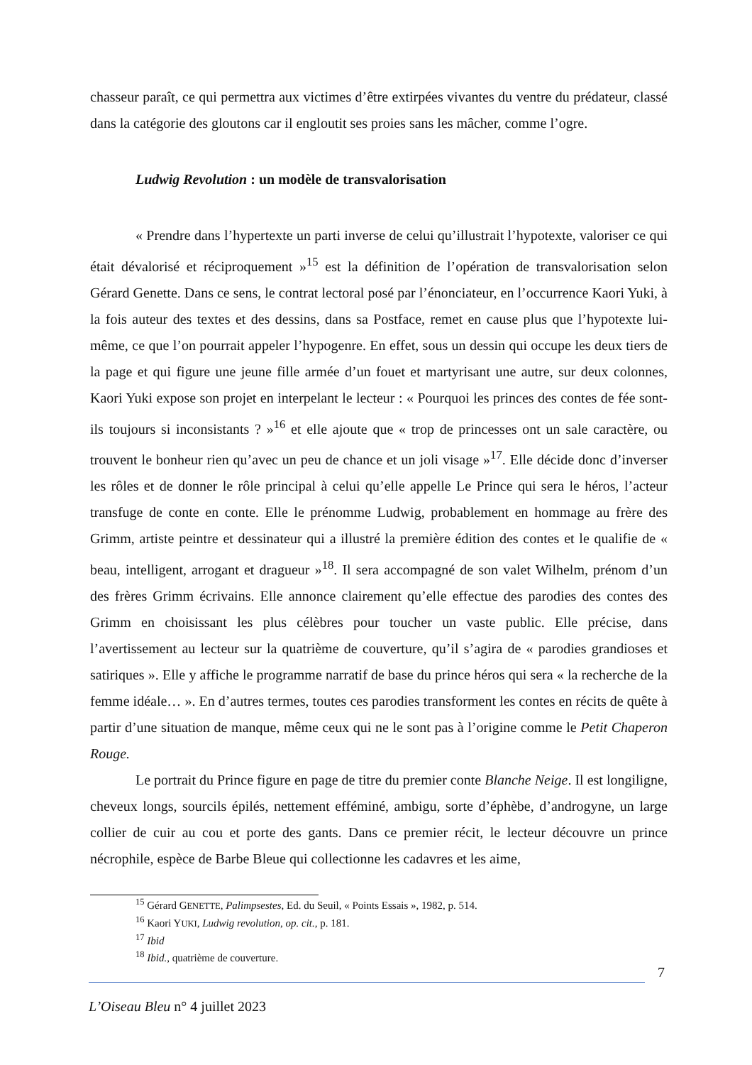chasseur paraît, ce qui permettra aux victimes d’être extirpées vivantes du ventre du prédateur, classé dans la catégorie des gloutons car il engloutit ses proies sans les mâcher, comme l’ogre.
Ludwig Revolution : un modèle de transvalorisation
« Prendre dans l’hypertexte un parti inverse de celui qu’illustrait l’hypotexte, valoriser ce qui était dévalorisé et réciproquement »<sup>15</sup> est la définition de l’opération de transvalorisation selon Gérard Genette. Dans ce sens, le contrat lectoral posé par l’énonciateur, en l’occurrence Kaori Yuki, à la fois auteur des textes et des dessins, dans sa Postface, remet en cause plus que l’hypotexte lui-même, ce que l’on pourrait appeler l’hypogenre. En effet, sous un dessin qui occupe les deux tiers de la page et qui figure une jeune fille armée d’un fouet et martyrisant une autre, sur deux colonnes, Kaori Yuki expose son projet en interpelant le lecteur : « Pourquoi les princes des contes de fée sont-ils toujours si inconsistants ? »<sup>16</sup> et elle ajoute que « trop de princesses ont un sale caractère, ou trouvent le bonheur rien qu’avec un peu de chance et un joli visage »<sup>17</sup>. Elle décide donc d’inverser les rôles et de donner le rôle principal à celui qu’elle appelle Le Prince qui sera le héros, l’acteur transfuge de conte en conte. Elle le prénomme Ludwig, probablement en hommage au frère des Grimm, artiste peintre et dessinateur qui a illustré la première édition des contes et le qualifie de « beau, intelligent, arrogant et dragueur »<sup>18</sup>. Il sera accompagné de son valet Wilhelm, prénom d’un des frères Grimm écrivains. Elle annonce clairement qu’elle effectue des parodies des contes des Grimm en choisissant les plus célèbres pour toucher un vaste public. Elle précise, dans l’avertissement au lecteur sur la quatrième de couverture, qu’il s’agira de « parodies grandioses et satiriques ». Elle y affiche le programme narratif de base du prince héros qui sera « la recherche de la femme idéale… ». En d’autres termes, toutes ces parodies transforment les contes en récits de quête à partir d’une situation de manque, même ceux qui ne le sont pas à l’origine comme le Petit Chaperon Rouge.
Le portrait du Prince figure en page de titre du premier conte Blanche Neige. Il est longiligne, cheveux longs, sourcils épilés, nettement efféminé, ambigu, sorte d’éphèbe, d’androgyne, un large collier de cuir au cou et porte des gants. Dans ce premier récit, le lecteur découvre un prince nécrophile, espèce de Barbe Bleue qui collectionne les cadavres et les aime,
<sup>15</sup> Gérard GENETTE, Palimpsestes, Ed. du Seuil, « Points Essais », 1982, p. 514.
<sup>16</sup> Kaori YUKI, Ludwig revolution, op. cit., p. 181.
<sup>17</sup> Ibid
<sup>18</sup> Ibid., quatrième de couverture.
7
L’Oiseau Bleu n° 4 juillet 2023